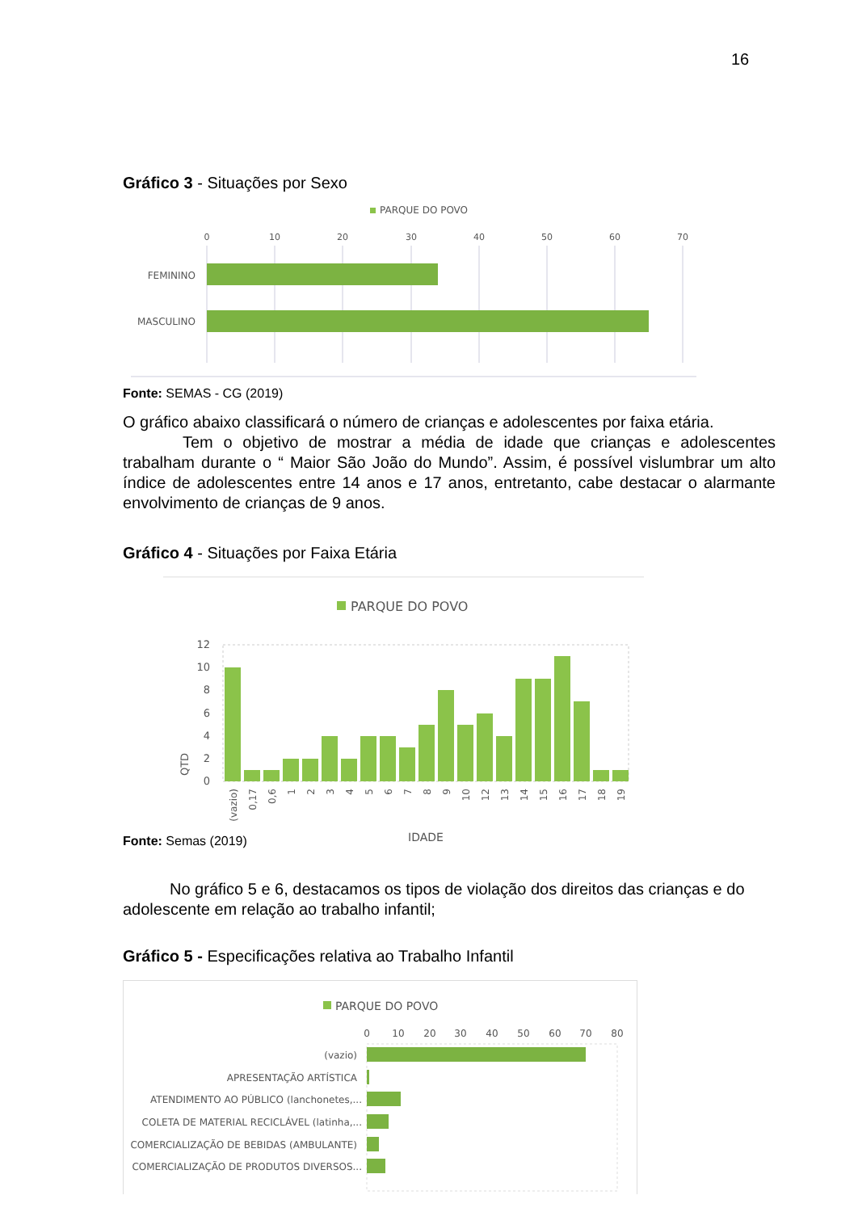16
Gráfico 3 - Situações por Sexo
PARQUE DO POVO
0
10
20
30
40
50
60
70
FEMININO
MASCULINO
Fonte: SEMAS - CG (2019)
O gráfico abaixo classificará o número de crianças e adolescentes por faixa etária.
Tem o objetivo de mostrar a média de idade que crianças e adolescentes trabalham durante o “ Maior São João do Mundo”. Assim, é possível vislumbrar um alto índice de adolescentes entre 14 anos e 17 anos, entretanto, cabe destacar o alarmante envolvimento de crianças de 9 anos.
Gráfico 4 - Situações por Faixa Etária
PARQUE DO POVO
QTD
12
10
8
6
4
2
0
(vazio)
0,17
0,6
1
2
3
4
5
6
7
8
9
10
12
13
14
15
16
17
18
19
IDADE
Fonte: Semas (2019)
No gráfico 5 e 6, destacamos os tipos de violação dos direitos das crianças e do adolescente em relação ao trabalho infantil;
Gráfico 5 - Especificações relativa ao Trabalho Infantil
PARQUE DO POVO
0
10
20
30
40
50
60
70
80
(vazio)
APRESENTAÇÃO ARTÍSTICA
ATENDIMENTO AO PÚBLICO (lanchonetes,...
COLETA DE MATERIAL RECICLÁVEL (latinha,...
COMERCIALIZAÇÃO DE BEBIDAS (AMBULANTE)
COMERCIALIZAÇÃO DE PRODUTOS DIVERSOS...